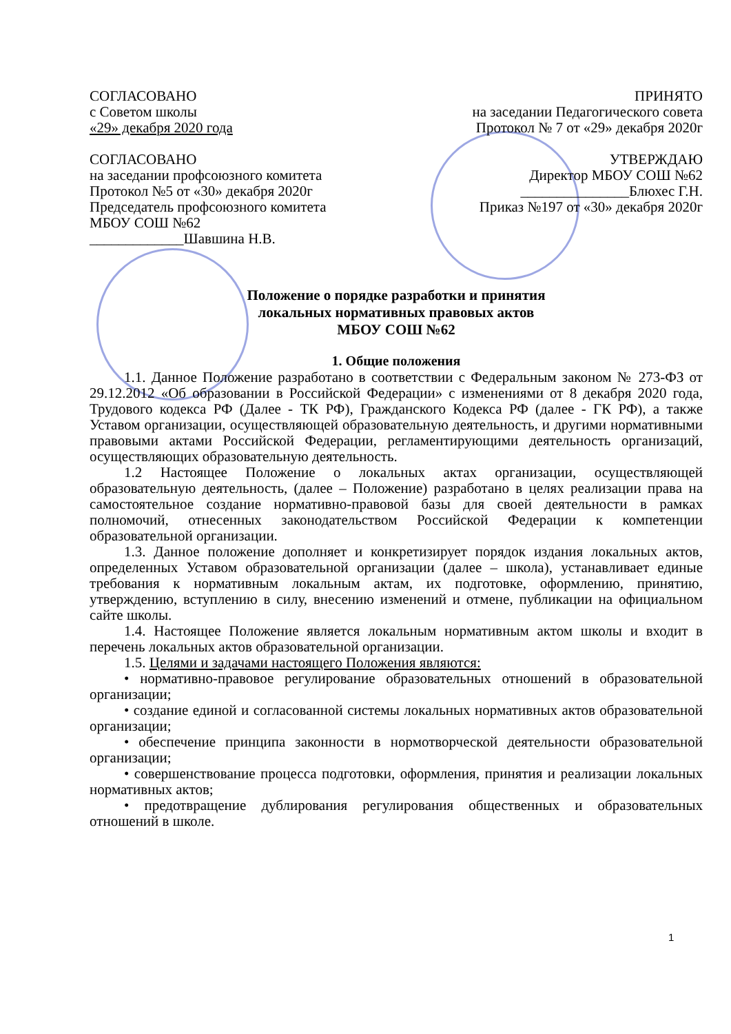СОГЛАСОВАНО ПРИНЯТО
с Советом школы на заседании Педагогического совета
«29» декабря 2020 года Протокол № 7 от «29» декабря 2020г
СОГЛАСОВАНО УТВЕРЖДАЮ
на заседании профсоюзного комитета Директор МБОУ СОШ №62
Протокол №5 от «30» декабря 2020г _______________Блюхес Г.Н.
Председатель профсоюзного комитета Приказ №197 от «30» декабря 2020г
МБОУ СОШ №62
_____________Шавшина Н.В.
Положение о порядке разработки и принятия
локальных нормативных правовых актов
МБОУ СОШ №62
1. Общие положения
1.1. Данное Положение разработано в соответствии с Федеральным законом № 273-ФЗ от 29.12.2012 «Об образовании в Российской Федерации» с изменениями от 8 декабря 2020 года, Трудового кодекса РФ (Далее - ТК РФ), Гражданского Кодекса РФ (далее - ГК РФ), а также Уставом организации, осуществляющей образовательную деятельность, и другими нормативными правовыми актами Российской Федерации, регламентирующими деятельность организаций, осуществляющих образовательную деятельность.
1.2 Настоящее Положение о локальных актах организации, осуществляющей образовательную деятельность, (далее – Положение) разработано в целях реализации права на самостоятельное создание нормативно-правовой базы для своей деятельности в рамках полномочий, отнесенных законодательством Российской Федерации к компетенции образовательной организации.
1.3. Данное положение дополняет и конкретизирует порядок издания локальных актов, определенных Уставом образовательной организации (далее – школа), устанавливает единые требования к нормативным локальным актам, их подготовке, оформлению, принятию, утверждению, вступлению в силу, внесению изменений и отмене, публикации на официальном сайте школы.
1.4. Настоящее Положение является локальным нормативным актом школы и входит в перечень локальных актов образовательной организации.
1.5. Целями и задачами настоящего Положения являются:
• нормативно-правовое регулирование образовательных отношений в образовательной организации;
• создание единой и согласованной системы локальных нормативных актов образовательной организации;
• обеспечение принципа законности в нормотворческой деятельности образовательной организации;
• совершенствование процесса подготовки, оформления, принятия и реализации локальных нормативных актов;
• предотвращение дублирования регулирования общественных и образовательных отношений в школе.
1